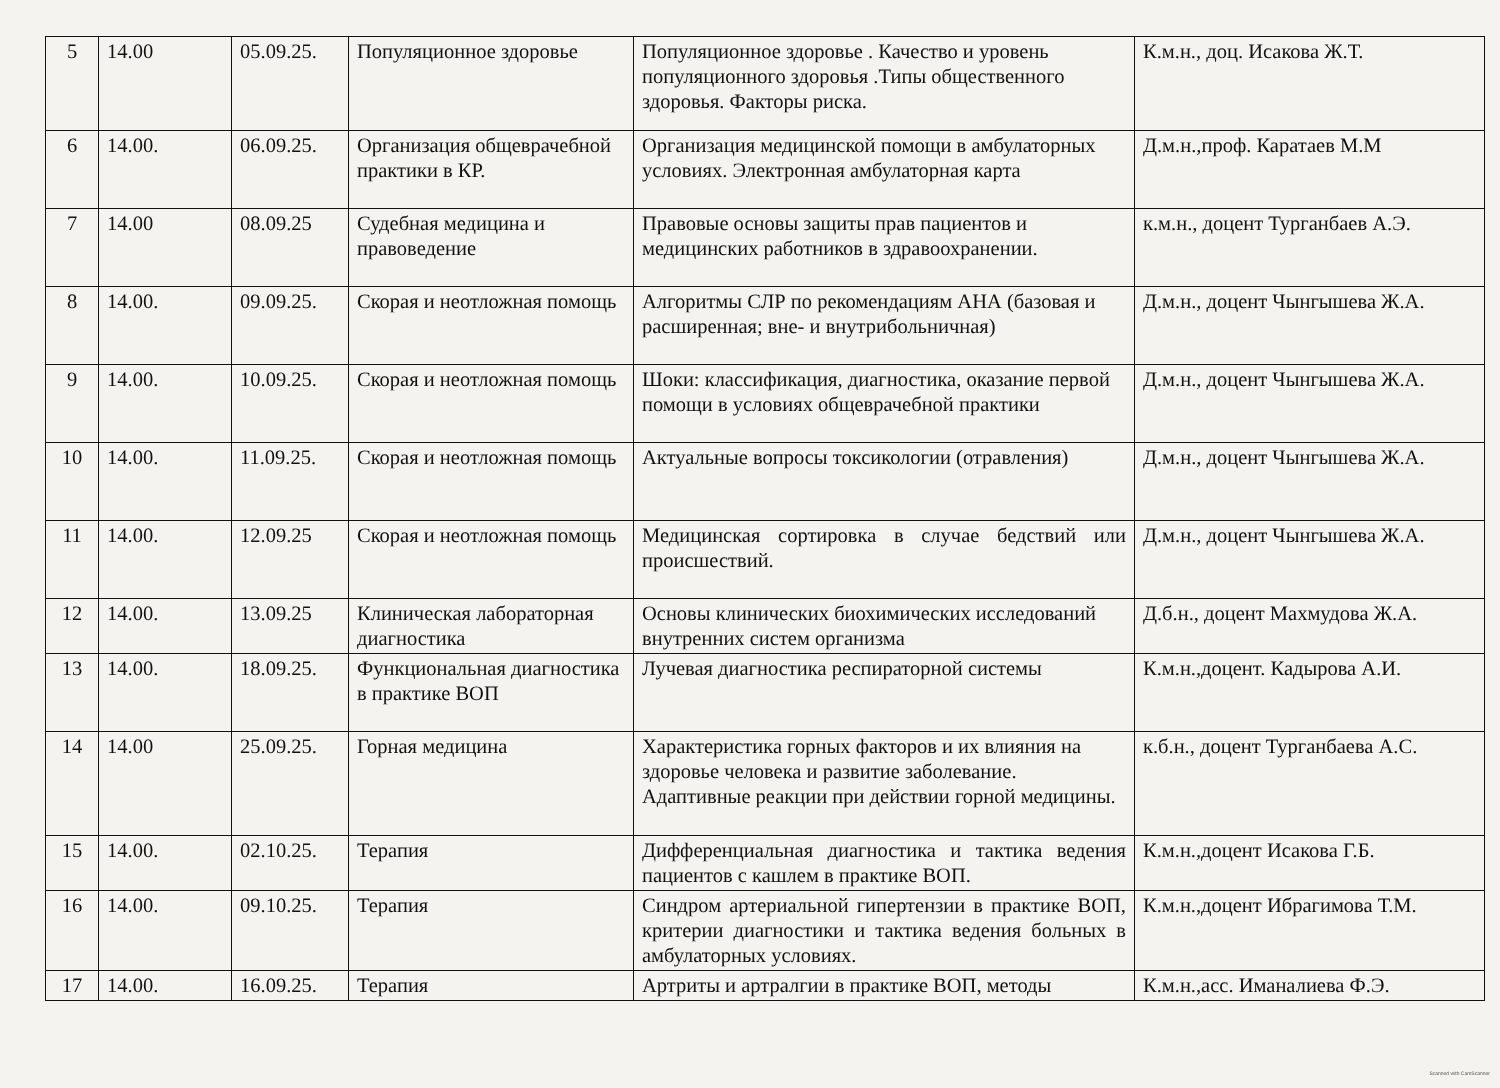| 5 | 14.00 | 05.09.25. | Популяционное здоровье | Популяционное здоровье . Качество и уровень популяционного здоровья .Типы общественного здоровья. Факторы риска. | К.м.н., доц. Исакова Ж.Т. |
| 6 | 14.00. | 06.09.25. | Организация общеврачебной практики в КР. | Организация медицинской помощи в амбулаторных условиях. Электронная амбулаторная карта | Д.м.н.,проф. Каратаев М.М |
| 7 | 14.00 | 08.09.25 | Судебная медицина и правоведение | Правовые основы защиты прав пациентов и медицинских работников в здравоохранении. | к.м.н., доцент Турганбаев А.Э. |
| 8 | 14.00. | 09.09.25. | Скорая и неотложная помощь | Алгоритмы СЛР по рекомендациям АНА (базовая и расширенная; вне- и внутрибольничная) | Д.м.н., доцент Чынгышева Ж.А. |
| 9 | 14.00. | 10.09.25. | Скорая и неотложная помощь | Шоки: классификация, диагностика, оказание первой помощи в условиях общеврачебной практики | Д.м.н., доцент Чынгышева Ж.А. |
| 10 | 14.00. | 11.09.25. | Скорая и неотложная помощь | Актуальные вопросы токсикологии (отравления) | Д.м.н., доцент Чынгышева Ж.А. |
| 11 | 14.00. | 12.09.25 | Скорая и неотложная помощь | Медицинская сортировка в случае бедствий или происшествий. | Д.м.н., доцент Чынгышева Ж.А. |
| 12 | 14.00. | 13.09.25 | Клиническая лабораторная диагностика | Основы клинических биохимических исследований внутренних систем организма | Д.б.н., доцент Махмудова Ж.А. |
| 13 | 14.00. | 18.09.25. | Функциональная диагностика в практике ВОП | Лучевая диагностика респираторной системы | К.м.н.,доцент. Кадырова А.И. |
| 14 | 14.00 | 25.09.25. | Горная медицина | Характеристика горных факторов и их влияния на здоровье человека и развитие заболевание. Адаптивные реакции при действии горной медицины. | к.б.н., доцент Турганбаева А.С. |
| 15 | 14.00. | 02.10.25. | Терапия | Дифференциальная диагностика и тактика ведения пациентов с кашлем в практике ВОП. | К.м.н.,доцент Исакова Г.Б. |
| 16 | 14.00. | 09.10.25. | Терапия | Синдром артериальной гипертензии в практике ВОП, критерии диагностики и тактика ведения больных в амбулаторных условиях. | К.м.н.,доцент Ибрагимова Т.М. |
| 17 | 14.00. | 16.09.25. | Терапия | Артриты и артралгии в практике ВОП, методы | К.м.н.,асс. Иманалиева Ф.Э. |
Scanned with CamScanner